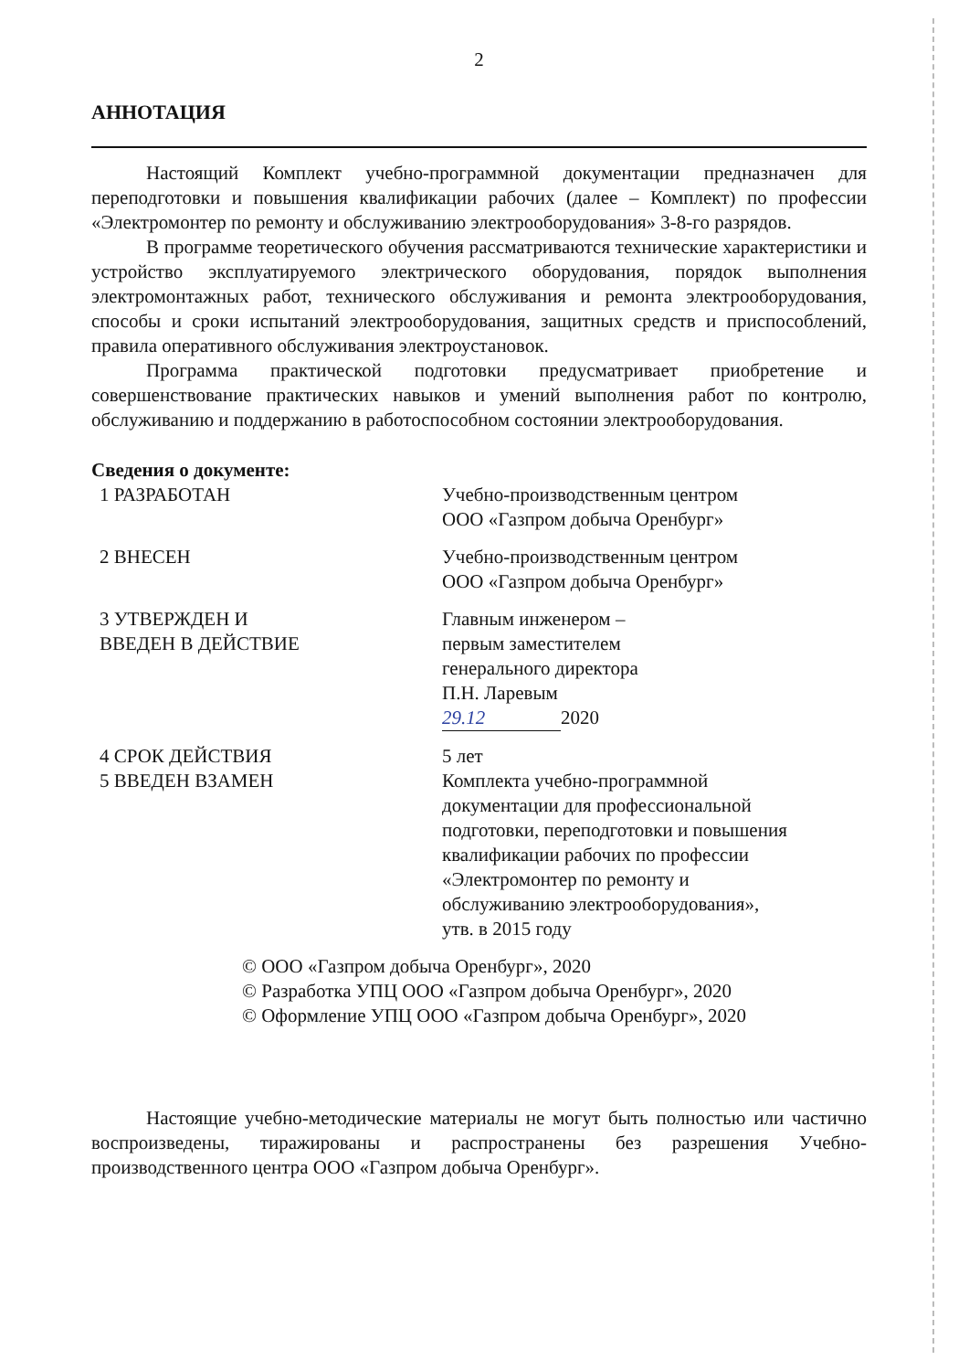2
АННОТАЦИЯ
Настоящий Комплект учебно-программной документации предназначен для переподготовки и повышения квалификации рабочих (далее – Комплект) по профессии «Электромонтер по ремонту и обслуживанию электрооборудования» 3-8-го разрядов.
В программе теоретического обучения рассматриваются технические характеристики и устройство эксплуатируемого электрического оборудования, порядок выполнения электромонтажных работ, технического обслуживания и ремонта электрооборудования, способы и сроки испытаний электрооборудования, защитных средств и приспособлений, правила оперативного обслуживания электроустановок.
Программа практической подготовки предусматривает приобретение и совершенствование практических навыков и умений выполнения работ по контролю, обслуживанию и поддержанию в работоспособном состоянии электрооборудования.
Сведения о документе:
1 РАЗРАБОТАН Учебно-производственным центром
ООО «Газпром добыча Оренбург»
2 ВНЕСЕН Учебно-производственным центром
ООО «Газпром добыча Оренбург»
3 УТВЕРЖДЕН И
ВВЕДЕН В ДЕЙСТВИЕ
Главным инженером –
первым заместителем
генерального директора
П.Н. Ларевым
29.12 2020
4 СРОК ДЕЙСТВИЯ 5 лет
5 ВВЕДЕН ВЗАМЕН Комплекта учебно-программной
документации для профессиональной
подготовки, переподготовки и повышения
квалификации рабочих по профессии
«Электромонтер по ремонту и
обслуживанию электрооборудования»,
утв. в 2015 году
© ООО «Газпром добыча Оренбург», 2020
© Разработка УПЦ ООО «Газпром добыча Оренбург», 2020
© Оформление УПЦ ООО «Газпром добыча Оренбург», 2020
Настоящие учебно-методические материалы не могут быть полностью или частично воспроизведены, тиражированы и распространены без разрешения Учебно-производственного центра ООО «Газпром добыча Оренбург».